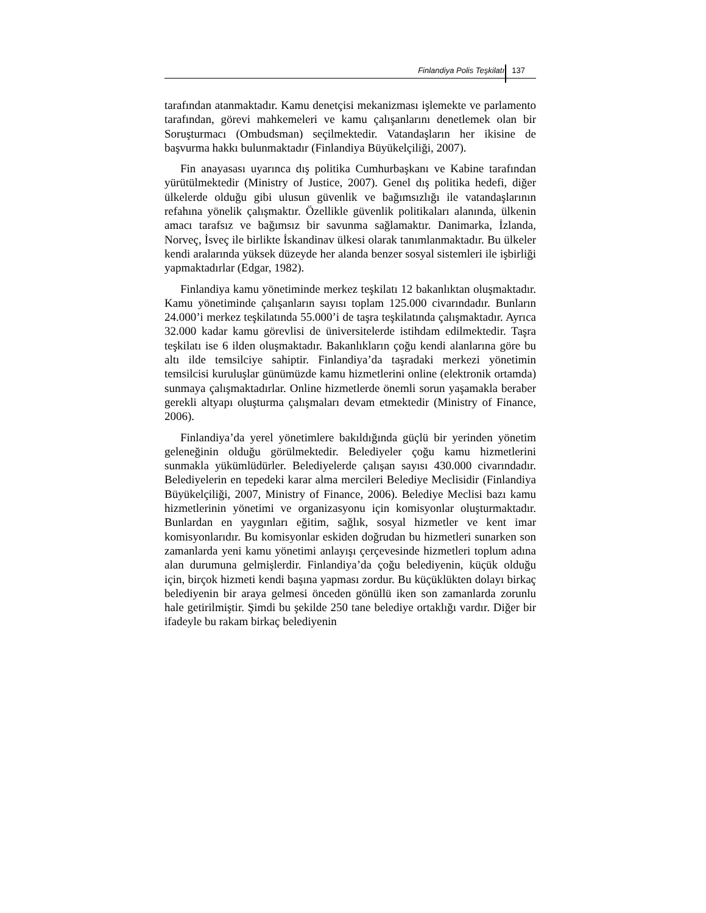Finlandiya Polis Teşkilatı 137
tarafından atanmaktadır. Kamu denetçisi mekanizması işlemekte ve parlamento tarafından, görevi mahkemeleri ve kamu çalışanlarını denetlemek olan bir Soruşturmacı (Ombudsman) seçilmektedir. Vatandaşların her ikisine de başvurma hakkı bulunmaktadır (Finlandiya Büyükelçiliği, 2007).
Fin anayasası uyarınca dış politika Cumhurbaşkanı ve Kabine tarafından yürütülmektedir (Ministry of Justice, 2007). Genel dış politika hedefi, diğer ülkelerde olduğu gibi ulusun güvenlik ve bağımsızlığı ile vatandaşlarının refahına yönelik çalışmaktır. Özellikle güvenlik politikaları alanında, ülkenin amacı tarafsız ve bağımsız bir savunma sağlamaktır. Danimarka, İzlanda, Norveç, İsveç ile birlikte İskandinav ülkesi olarak tanımlanmaktadır. Bu ülkeler kendi aralarında yüksek düzeyde her alanda benzer sosyal sistemleri ile işbirliği yapmaktadırlar (Edgar, 1982).
Finlandiya kamu yönetiminde merkez teşkilatı 12 bakanlıktan oluşmaktadır. Kamu yönetiminde çalışanların sayısı toplam 125.000 civarındadır. Bunların 24.000’i merkez teşkilatında 55.000’i de taşra teşkilatında çalışmaktadır. Ayrıca 32.000 kadar kamu görevlisi de üniversitelerde istihdam edilmektedir. Taşra teşkilatı ise 6 ilden oluşmaktadır. Bakanlıkların çoğu kendi alanlarına göre bu altı ilde temsilciye sahiptir. Finlandiya’da taşradaki merkezi yönetimin temsilcisi kuruluşlar günümüzde kamu hizmetlerini online (elektronik ortamda) sunmaya çalışmaktadırlar. Online hizmetlerde önemli sorun yaşamakla beraber gerekli altyapı oluşturma çalışmaları devam etmektedir (Ministry of Finance, 2006).
Finlandiya’da yerel yönetimlere bakıldığında güçlü bir yerinden yönetim geleneğinin olduğu görülmektedir. Belediyeler çoğu kamu hizmetlerini sunmakla yükümlüdürler. Belediyelerde çalışan sayısı 430.000 civarındadır. Belediyelerin en tepedeki karar alma mercileri Belediye Meclisidir (Finlandiya Büyükelçiliği, 2007, Ministry of Finance, 2006). Belediye Meclisi bazı kamu hizmetlerinin yönetimi ve organizasyonu için komisyonlar oluşturmaktadır. Bunlardan en yaygınları eğitim, sağlık, sosyal hizmetler ve kent imar komisyonlarıdır. Bu komisyonlar eskiden doğrudan bu hizmetleri sunarken son zamanlarda yeni kamu yönetimi anlayışı çerçevesinde hizmetleri toplum adına alan durumuna gelmişlerdir. Finlandiya’da çoğu belediyenin, küçük olduğu için, birçok hizmeti kendi başına yapması zordur. Bu küçüklükten dolayı birkaç belediyenin bir araya gelmesi önceden gönüllü iken son zamanlarda zorunlu hale getirilmiştir. Şimdi bu şekilde 250 tane belediye ortaklığı vardır. Diğer bir ifadeyle bu rakam birkaç belediyenin